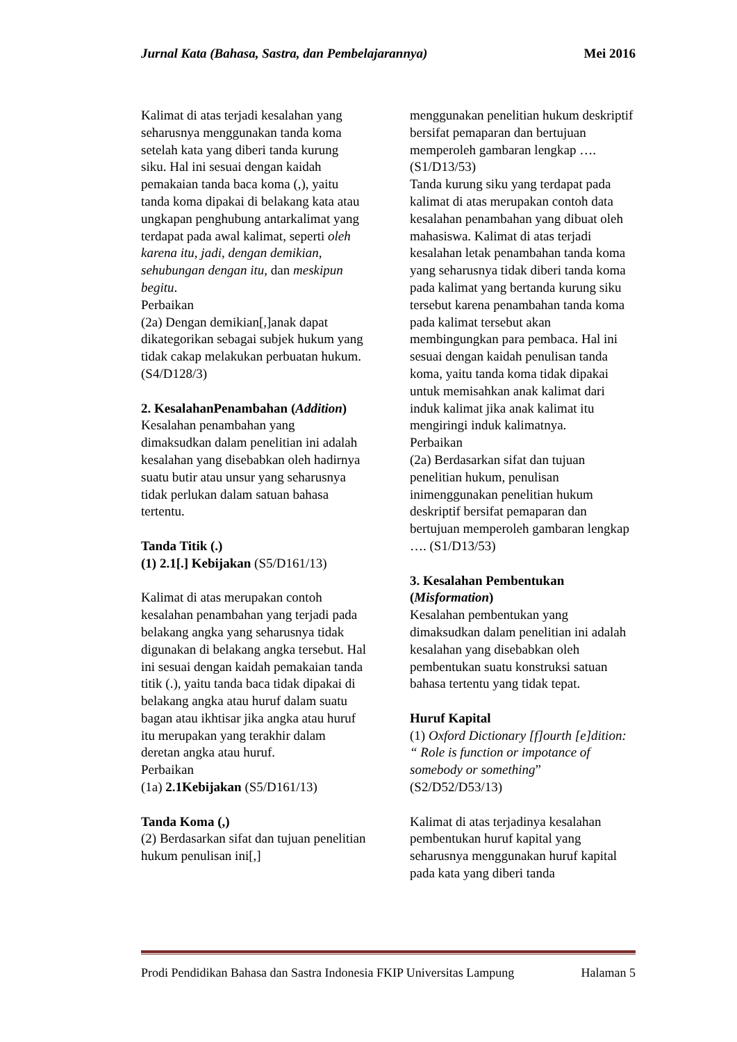Jurnal Kata (Bahasa, Sastra, dan Pembelajarannya) Mei 2016
Kalimat di atas terjadi kesalahan yang seharusnya menggunakan tanda koma setelah kata yang diberi tanda kurung siku. Hal ini sesuai dengan kaidah pemakaian tanda baca koma (,), yaitu tanda koma dipakai di belakang kata atau ungkapan penghubung antarkalimat yang terdapat pada awal kalimat, seperti oleh karena itu, jadi, dengan demikian, sehubungan dengan itu, dan meskipun begitu.
Perbaikan
(2a) Dengan demikian[,]anak dapat dikategorikan sebagai subjek hukum yang tidak cakap melakukan perbuatan hukum. (S4/D128/3)
2. KesalahanPenambahan (Addition)
Kesalahan penambahan yang dimaksudkan dalam penelitian ini adalah kesalahan yang disebabkan oleh hadirnya suatu butir atau unsur yang seharusnya tidak perlukan dalam satuan bahasa tertentu.
Tanda Titik (.)
(1) 2.1[.] Kebijakan (S5/D161/13)
Kalimat di atas merupakan contoh kesalahan penambahan yang terjadi pada belakang angka yang seharusnya tidak digunakan di belakang angka tersebut. Hal ini sesuai dengan kaidah pemakaian tanda titik (.), yaitu tanda baca tidak dipakai di belakang angka atau huruf dalam suatu bagan atau ikhtisar jika angka atau huruf itu merupakan yang terakhir dalam deretan angka atau huruf.
Perbaikan
(1a) 2.1Kebijakan (S5/D161/13)
Tanda Koma (,)
(2) Berdasarkan sifat dan tujuan penelitian hukum penulisan ini[,]
menggunakan penelitian hukum deskriptif bersifat pemaparan dan bertujuan memperoleh gambaran lengkap …. (S1/D13/53)
Tanda kurung siku yang terdapat pada kalimat di atas merupakan contoh data kesalahan penambahan yang dibuat oleh mahasiswa. Kalimat di atas terjadi kesalahan letak penambahan tanda koma yang seharusnya tidak diberi tanda koma pada kalimat yang bertanda kurung siku tersebut karena penambahan tanda koma pada kalimat tersebut akan membingungkan para pembaca. Hal ini sesuai dengan kaidah penulisan tanda koma, yaitu tanda koma tidak dipakai untuk memisahkan anak kalimat dari induk kalimat jika anak kalimat itu mengiringi induk kalimatnya.
Perbaikan
(2a) Berdasarkan sifat dan tujuan penelitian hukum, penulisan inimenggunakan penelitian hukum deskriptif bersifat pemaparan dan bertujuan memperoleh gambaran lengkap …. (S1/D13/53)
3. Kesalahan Pembentukan (Misformation)
Kesalahan pembentukan yang dimaksudkan dalam penelitian ini adalah kesalahan yang disebabkan oleh pembentukan suatu konstruksi satuan bahasa tertentu yang tidak tepat.
Huruf Kapital
(1) Oxford Dictionary [f]ourth [e]dition: “ Role is function or impotance of somebody or something” (S2/D52/D53/13)
Kalimat di atas terjadinya kesalahan pembentukan huruf kapital yang seharusnya menggunakan huruf kapital pada kata yang diberi tanda
Prodi Pendidikan Bahasa dan Sastra Indonesia FKIP Universitas Lampung Halaman 5